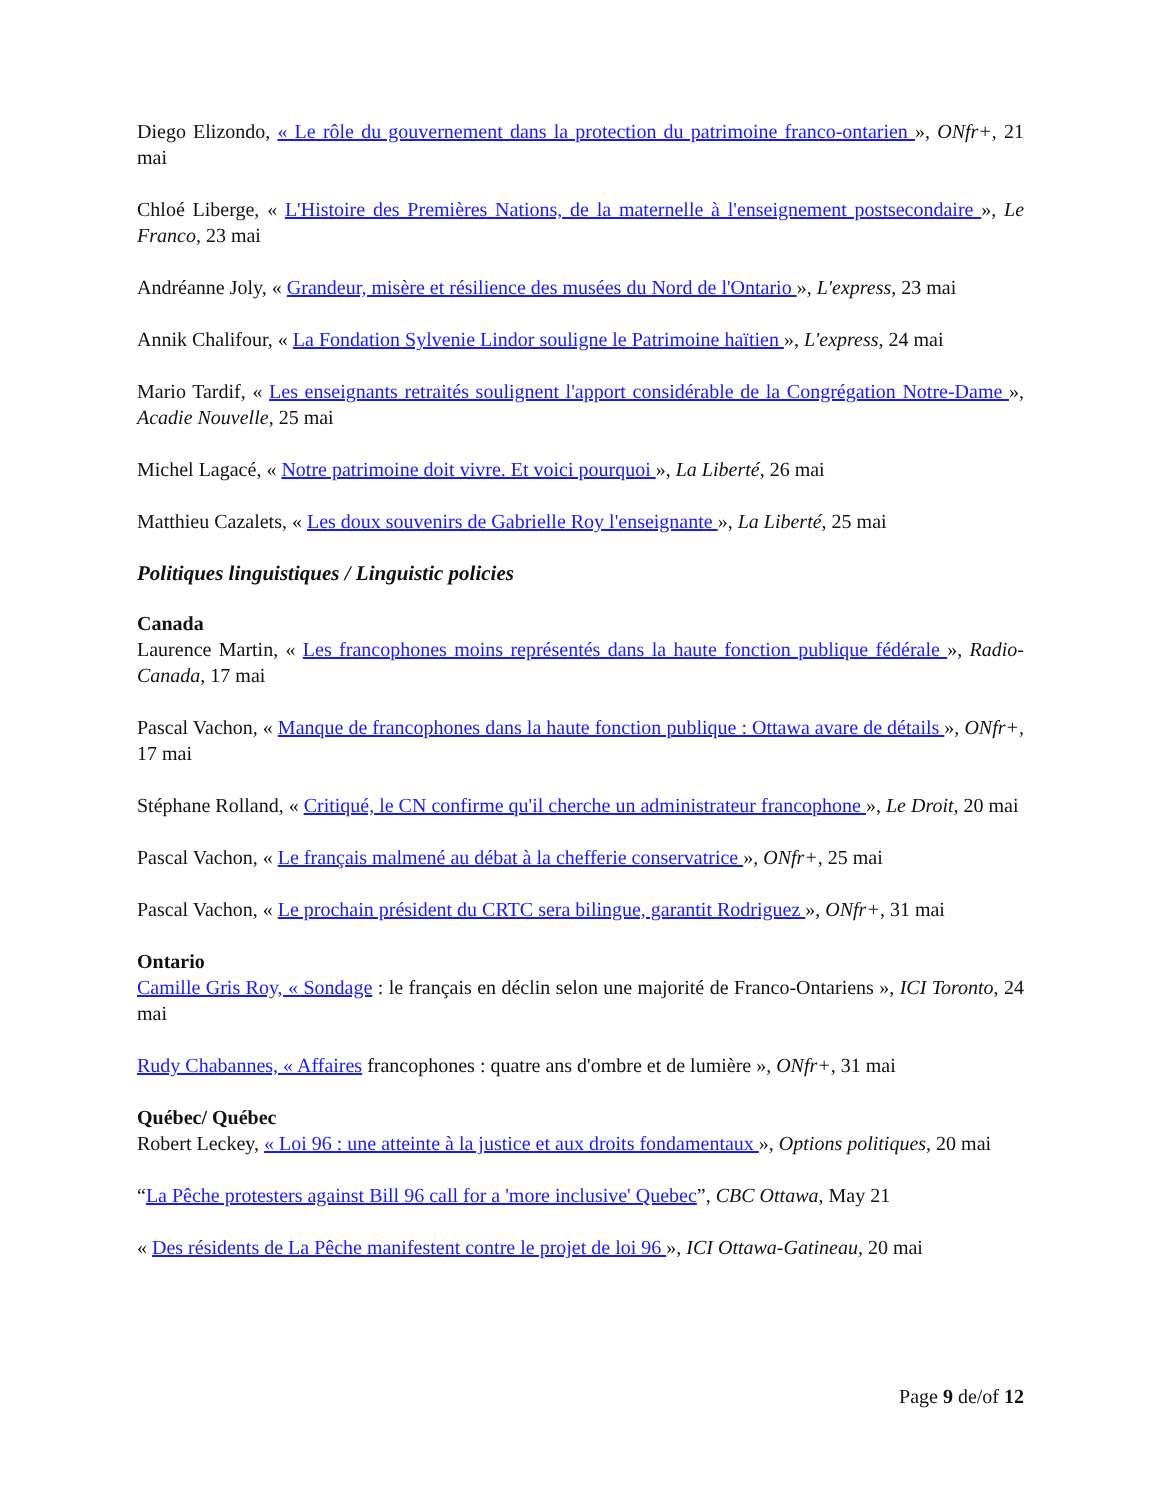Diego Elizondo, « Le rôle du gouvernement dans la protection du patrimoine franco-ontarien », ONfr+, 21 mai
Chloé Liberge, « L'Histoire des Premières Nations, de la maternelle à l'enseignement postsecondaire », Le Franco, 23 mai
Andréanne Joly, « Grandeur, misère et résilience des musées du Nord de l'Ontario », L'express, 23 mai
Annik Chalifour, « La Fondation Sylvenie Lindor souligne le Patrimoine haïtien », L'express, 24 mai
Mario Tardif, « Les enseignants retraités soulignent l'apport considérable de la Congrégation Notre-Dame », Acadie Nouvelle, 25 mai
Michel Lagacé, « Notre patrimoine doit vivre. Et voici pourquoi », La Liberté, 26 mai
Matthieu Cazalets, « Les doux souvenirs de Gabrielle Roy l'enseignante », La Liberté, 25 mai
Politiques linguistiques / Linguistic policies
Canada
Laurence Martin, « Les francophones moins représentés dans la haute fonction publique fédérale », Radio-Canada, 17 mai
Pascal Vachon, « Manque de francophones dans la haute fonction publique : Ottawa avare de détails », ONfr+, 17 mai
Stéphane Rolland, « Critiqué, le CN confirme qu'il cherche un administrateur francophone », Le Droit, 20 mai
Pascal Vachon, « Le français malmené au débat à la chefferie conservatrice », ONfr+, 25 mai
Pascal Vachon, « Le prochain président du CRTC sera bilingue, garantit Rodriguez », ONfr+, 31 mai
Ontario
Camille Gris Roy, « Sondage : le français en déclin selon une majorité de Franco-Ontariens », ICI Toronto, 24 mai
Rudy Chabannes, « Affaires francophones : quatre ans d'ombre et de lumière », ONfr+, 31 mai
Québec/ Québec
Robert Leckey, « Loi 96 : une atteinte à la justice et aux droits fondamentaux », Options politiques, 20 mai
“La Pêche protesters against Bill 96 call for a 'more inclusive' Quebec”, CBC Ottawa, May 21
« Des résidents de La Pêche manifestent contre le projet de loi 96 », ICI Ottawa-Gatineau, 20 mai
Page 9 de/of 12